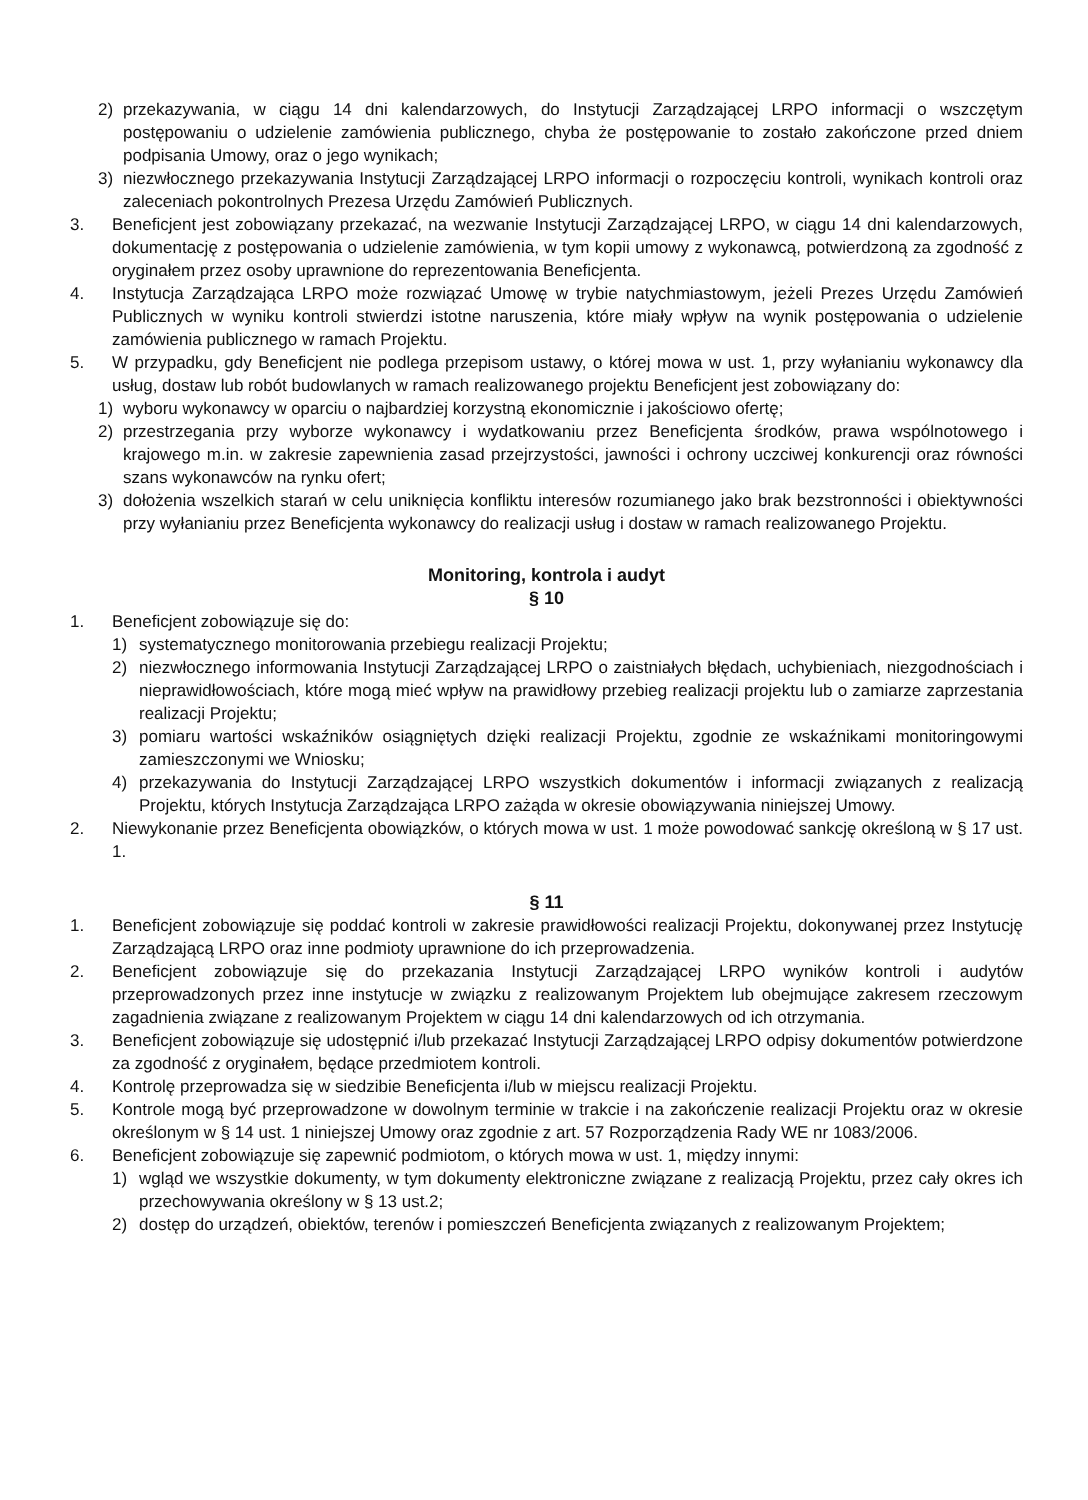2) przekazywania, w ciągu 14 dni kalendarzowych, do Instytucji Zarządzającej LRPO informacji o wszczętym postępowaniu o udzielenie zamówienia publicznego, chyba że postępowanie to zostało zakończone przed dniem podpisania Umowy, oraz o jego wynikach;
3) niezwłocznego przekazywania Instytucji Zarządzającej LRPO informacji o rozpoczęciu kontroli, wynikach kontroli oraz zaleceniach pokontrolnych Prezesa Urzędu Zamówień Publicznych.
3. Beneficjent jest zobowiązany przekazać, na wezwanie Instytucji Zarządzającej LRPO, w ciągu 14 dni kalendarzowych, dokumentację z postępowania o udzielenie zamówienia, w tym kopii umowy z wykonawcą, potwierdzoną za zgodność z oryginałem przez osoby uprawnione do reprezentowania Beneficjenta.
4. Instytucja Zarządzająca LRPO może rozwiązać Umowę w trybie natychmiastowym, jeżeli Prezes Urzędu Zamówień Publicznych w wyniku kontroli stwierdzi istotne naruszenia, które miały wpływ na wynik postępowania o udzielenie zamówienia publicznego w ramach Projektu.
5. W przypadku, gdy Beneficjent nie podlega przepisom ustawy, o której mowa w ust. 1, przy wyłanianiu wykonawcy dla usług, dostaw lub robót budowlanych w ramach realizowanego projektu Beneficjent jest zobowiązany do:
1) wyboru wykonawcy w oparciu o najbardziej korzystną ekonomicznie i jakościowo ofertę;
2) przestrzegania przy wyborze wykonawcy i wydatkowaniu przez Beneficjenta środków, prawa wspólnotowego i krajowego m.in. w zakresie zapewnienia zasad przejrzystości, jawności i ochrony uczciwej konkurencji oraz równości szans wykonawców na rynku ofert;
3) dołożenia wszelkich starań w celu uniknięcia konfliktu interesów rozumianego jako brak bezstronności i obiektywności przy wyłanianiu przez Beneficjenta wykonawcy do realizacji usług i dostaw w ramach realizowanego Projektu.
Monitoring, kontrola i audyt
§ 10
1. Beneficjent zobowiązuje się do:
1) systematycznego monitorowania przebiegu realizacji Projektu;
2) niezwłocznego informowania Instytucji Zarządzającej LRPO o zaistniałych błędach, uchybieniach, niezgodnościach i nieprawidłowościach, które mogą mieć wpływ na prawidłowy przebieg realizacji projektu lub o zamiarze zaprzestania realizacji Projektu;
3) pomiaru wartości wskaźników osiągniętych dzięki realizacji Projektu, zgodnie ze wskaźnikami monitoringowymi zamieszczonymi we Wniosku;
4) przekazywania do Instytucji Zarządzającej LRPO wszystkich dokumentów i informacji związanych z realizacją Projektu, których Instytucja Zarządzająca LRPO zażąda w okresie obowiązywania niniejszej Umowy.
2. Niewykonanie przez Beneficjenta obowiązków, o których mowa w ust. 1 może powodować sankcję określoną w § 17 ust. 1.
§ 11
1. Beneficjent zobowiązuje się poddać kontroli w zakresie prawidłowości realizacji Projektu, dokonywanej przez Instytucję Zarządzającą LRPO oraz inne podmioty uprawnione do ich przeprowadzenia.
2. Beneficjent zobowiązuje się do przekazania Instytucji Zarządzającej LRPO wyników kontroli i audytów przeprowadzonych przez inne instytucje w związku z realizowanym Projektem lub obejmujące zakresem rzeczowym zagadnienia związane z realizowanym Projektem w ciągu 14 dni kalendarzowych od ich otrzymania.
3. Beneficjent zobowiązuje się udostępnić i/lub przekazać Instytucji Zarządzającej LRPO odpisy dokumentów potwierdzone za zgodność z oryginałem, będące przedmiotem kontroli.
4. Kontrolę przeprowadza się w siedzibie Beneficjenta i/lub w miejscu realizacji Projektu.
5. Kontrole mogą być przeprowadzone w dowolnym terminie w trakcie i na zakończenie realizacji Projektu oraz w okresie określonym w § 14 ust. 1 niniejszej Umowy oraz zgodnie z art. 57 Rozporządzenia Rady WE nr 1083/2006.
6. Beneficjent zobowiązuje się zapewnić podmiotom, o których mowa w ust. 1, między innymi:
1) wgląd we wszystkie dokumenty, w tym dokumenty elektroniczne związane z realizacją Projektu, przez cały okres ich przechowywania określony w § 13 ust.2;
2) dostęp do urządzeń, obiektów, terenów i pomieszczeń Beneficjenta związanych z realizowanym Projektem;